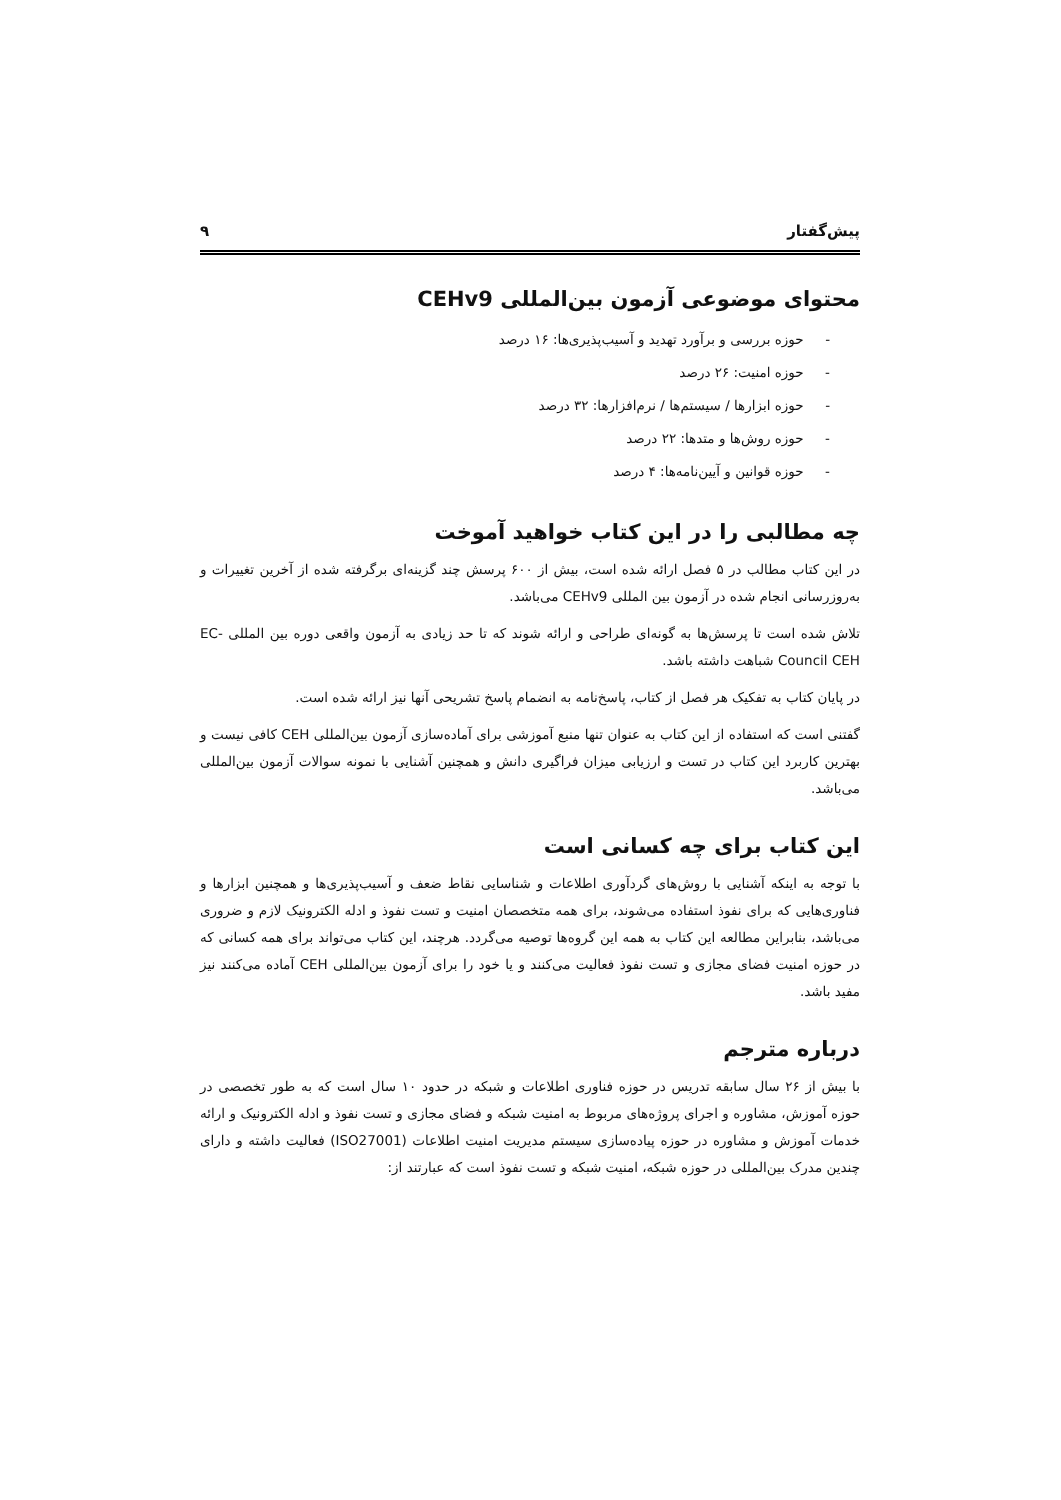پیش‌گفتار ۹
محتوای موضوعی آزمون بین‌المللی CEHv9
- حوزه بررسی و برآورد تهدید و آسیب‌پذیری‌ها: ۱۶ درصد
- حوزه امنیت: ۲۶ درصد
- حوزه ابزارها / سیستم‌ها / نرم‌افزارها: ۳۲ درصد
- حوزه روش‌ها و متدها: ۲۲ درصد
- حوزه قوانین و آیین‌نامه‌ها: ۴ درصد
چه مطالبی را در این کتاب خواهید آموخت
در این کتاب مطالب در ۵ فصل ارائه شده است، بیش از ۶۰۰ پرسش چند گزینه‌ای برگرفته شده از آخرین تغییرات و به‌روزرسانی انجام شده در آزمون بین المللی CEHv9 می‌باشد.
تلاش شده است تا پرسش‌ها به گونه‌ای طراحی و ارائه شوند که تا حد زیادی به آزمون واقعی دوره بین المللی EC-Council CEH شباهت داشته باشد.
در پایان کتاب به تفکیک هر فصل از کتاب، پاسخ‌نامه به انضمام پاسخ تشریحی آنها نیز ارائه شده است.
گفتنی است که استفاده از این کتاب به عنوان تنها منبع آموزشی برای آماده‌سازی آزمون بین‌المللی CEH کافی نیست و بهترین کاربرد این کتاب در تست و ارزیابی میزان فراگیری دانش و همچنین آشنایی با نمونه سوالات آزمون بین‌المللی می‌باشد.
این کتاب برای چه کسانی است
با توجه به اینکه آشنایی با روش‌های گردآوری اطلاعات و شناسایی نقاط ضعف و آسیب‌پذیری‌ها و همچنین ابزارها و فناوری‌هایی که برای نفوذ استفاده می‌شوند، برای همه متخصصان امنیت و تست نفوذ و ادله الکترونیک لازم و ضروری می‌باشد، بنابراین مطالعه این کتاب به همه این گروه‌ها توصیه می‌گردد. هرچند، این کتاب می‌تواند برای همه کسانی که در حوزه امنیت فضای مجازی و تست نفوذ فعالیت می‌کنند و یا خود را برای آزمون بین‌المللی CEH آماده می‌کنند نیز مفید باشد.
درباره مترجم
با بیش از ۲۶ سال سابقه تدریس در حوزه فناوری اطلاعات و شبکه در حدود ۱۰ سال است که به طور تخصصی در حوزه آموزش، مشاوره و اجرای پروژه‌های مربوط به امنیت شبکه و فضای مجازی و تست نفوذ و ادله الکترونیک و ارائه خدمات آموزش و مشاوره در حوزه پیاده‌سازی سیستم مدیریت امنیت اطلاعات (ISO27001) فعالیت داشته و دارای چندین مدرک بین‌المللی در حوزه شبکه، امنیت شبکه و تست نفوذ است که عبارتند از: